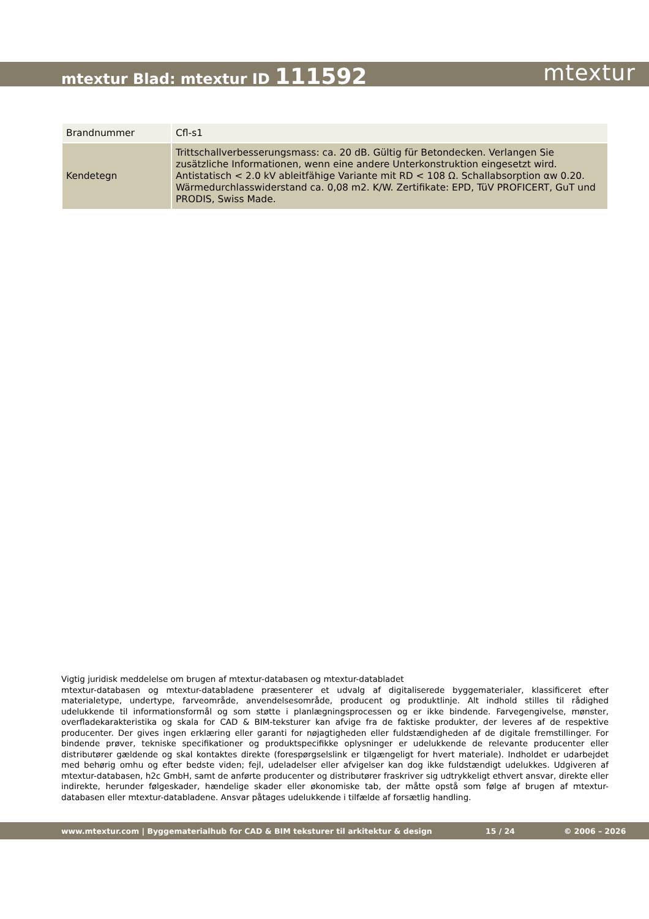mtextur Blad: mtextur ID 111592
mtextur
| Brandnummer | Cfl-s1 |
| Kendetegn | Trittschallverbesserungsmass: ca. 20 dB. Gültig für Betondecken. Verlangen Sie zusätzliche Informationen, wenn eine andere Unterkonstruktion eingesetzt wird. Antistatisch < 2.0 kV ableitfähige Variante mit RD < 108 Ω. Schallabsorption αw 0.20. Wärmedurchlasswiderstand ca. 0,08 m2. K/W. Zertifikate: EPD, TüV PROFICERT, GuT und PRODIS, Swiss Made. |
Vigtig juridisk meddelelse om brugen af mtextur-databasen og mtextur-databladet
mtextur-databasen og mtextur-databladene præsenterer et udvalg af digitaliserede byggematerialer, klassificeret efter materialetype, undertype, farveområde, anvendelsesområde, producent og produktlinje. Alt indhold stilles til rådighed udelukkende til informationsformål og som støtte i planlægningsprocessen og er ikke bindende. Farvegengivelse, mønster, overfladekarakteristika og skala for CAD & BIM-teksturer kan afvige fra de faktiske produkter, der leveres af de respektive producenter. Der gives ingen erklæring eller garanti for nøjagtigheden eller fuldstændigheden af de digitale fremstillinger. For bindende prøver, tekniske specifikationer og produktspecifikke oplysninger er udelukkende de relevante producenter eller distributører gældende og skal kontaktes direkte (forespørgselslink er tilgængeligt for hvert materiale). Indholdet er udarbejdet med behørig omhu og efter bedste viden; fejl, udeladelser eller afvigelser kan dog ikke fuldstændigt udelukkes. Udgiveren af mtextur-databasen, h2c GmbH, samt de anførte producenter og distributører fraskriver sig udtrykkeligt ethvert ansvar, direkte eller indirekte, herunder følgeskader, hændelige skader eller økonomiske tab, der måtte opstå som følge af brugen af mtextur-databasen eller mtextur-databladene. Ansvar påtages udelukkende i tilfælde af forsætlig handling.
www.mtextur.com | Byggematerialhub for CAD & BIM teksturer til arkitektur & design 15 / 24 © 2006 – 2026